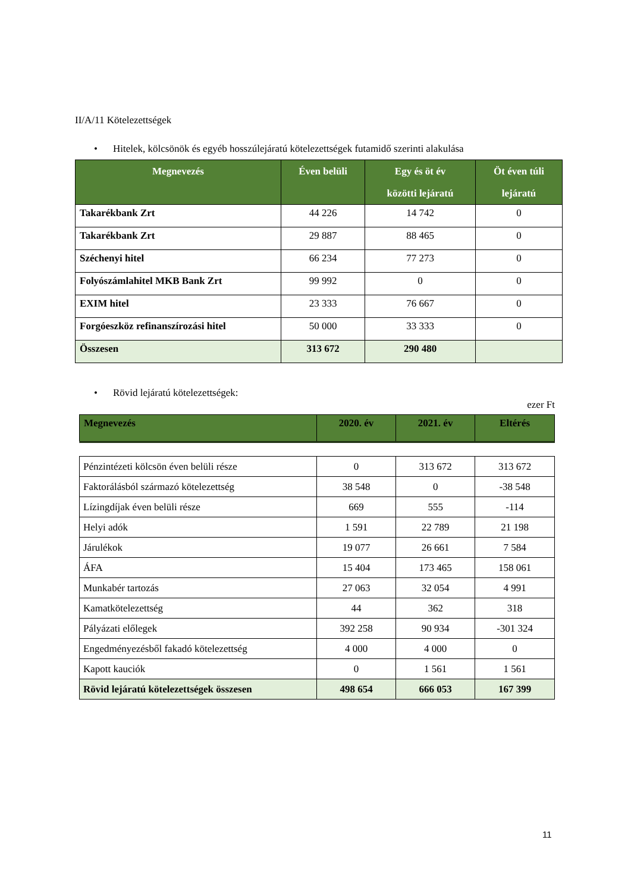II/A/11 Kötelezettségek
• Hitelek, kölcsönök és egyéb hosszúlejáratú kötelezettségek futamidő szerinti alakulása
| Megnevezés | Éven belüli | Egy és öt év közötti lejáratú | Öt éven túli lejáratú |
| --- | --- | --- | --- |
| Takarékbank Zrt | 44 226 | 14 742 | 0 |
| Takarékbank Zrt | 29 887 | 88 465 | 0 |
| Széchenyi hitel | 66 234 | 77 273 | 0 |
| Folyószámlahitel MKB Bank Zrt | 99 992 | 0 | 0 |
| EXIM hitel | 23 333 | 76 667 | 0 |
| Forgóeszköz refinanszírozási hitel | 50 000 | 33 333 | 0 |
| Összesen | 313 672 | 290 480 | |
• Rövid lejáratú kötelezettségek:
ezer Ft
| Megnevezés | 2020. év | 2021. év | Eltérés |
| --- | --- | --- | --- |
| Pénzintézeti kölcsön éven belüli része | 0 | 313 672 | 313 672 |
| Faktorálásból származó kötelezettség | 38 548 | 0 | -38 548 |
| Lízingdíjak éven belüli része | 669 | 555 | -114 |
| Helyi adók | 1 591 | 22 789 | 21 198 |
| Járulékok | 19 077 | 26 661 | 7 584 |
| ÁFA | 15 404 | 173 465 | 158 061 |
| Munkabér tartozás | 27 063 | 32 054 | 4 991 |
| Kamatkötelezettség | 44 | 362 | 318 |
| Pályázati előlegek | 392 258 | 90 934 | -301 324 |
| Engedményezésből fakadó kötelezettség | 4 000 | 4 000 | 0 |
| Kapott kauciók | 0 | 1 561 | 1 561 |
| Rövid lejáratú kötelezettségek összesen | 498 654 | 666 053 | 167 399 |
11